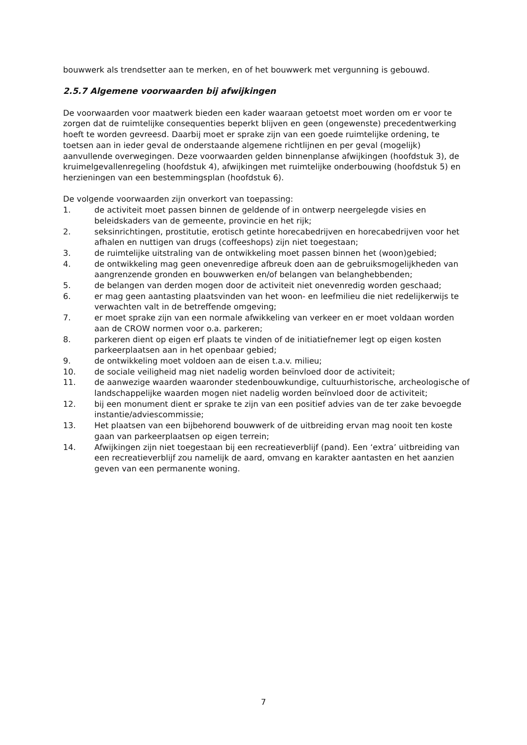bouwwerk als trendsetter aan te merken, en of het bouwwerk met vergunning is gebouwd.
2.5.7 Algemene voorwaarden bij afwijkingen
De voorwaarden voor maatwerk bieden een kader waaraan getoetst moet worden om er voor te zorgen dat de ruimtelijke consequenties beperkt blijven en geen (ongewenste) precedentwerking hoeft te worden gevreesd. Daarbij moet er sprake zijn van een goede ruimtelijke ordening, te toetsen aan in ieder geval de onderstaande algemene richtlijnen en per geval (mogelijk) aanvullende overwegingen. Deze voorwaarden gelden binnenplanse afwijkingen (hoofdstuk 3), de kruimelgevallenregeling (hoofdstuk 4), afwijkingen met ruimtelijke onderbouwing (hoofdstuk 5) en herzieningen van een bestemmingsplan (hoofdstuk 6).
De volgende voorwaarden zijn onverkort van toepassing:
1. de activiteit moet passen binnen de geldende of in ontwerp neergelegde visies en beleidskaders van de gemeente, provincie en het rijk;
2. seksinrichtingen, prostitutie, erotisch getinte horecabedrijven en horecabedrijven voor het afhalen en nuttigen van drugs (coffeeshops) zijn niet toegestaan;
3. de ruimtelijke uitstraling van de ontwikkeling moet passen binnen het (woon)gebied;
4. de ontwikkeling mag geen onevenredige afbreuk doen aan de gebruiksmogelijkheden van aangrenzende gronden en bouwwerken en/of belangen van belanghebbenden;
5. de belangen van derden mogen door de activiteit niet onevenredig worden geschaad;
6. er mag geen aantasting plaatsvinden van het woon- en leefmilieu die niet redelijkerwijs te verwachten valt in de betreffende omgeving;
7. er moet sprake zijn van een normale afwikkeling van verkeer en er moet voldaan worden aan de CROW normen voor o.a. parkeren;
8. parkeren dient op eigen erf plaats te vinden of de initiatiefnemer legt op eigen kosten parkeerplaatsen aan in het openbaar gebied;
9. de ontwikkeling moet voldoen aan de eisen t.a.v. milieu;
10. de sociale veiligheid mag niet nadelig worden beïnvloed door de activiteit;
11. de aanwezige waarden waaronder stedenbouwkundige, cultuurhistorische, archeologische of landschappelijke waarden mogen niet nadelig worden beïnvloed door de activiteit;
12. bij een monument dient er sprake te zijn van een positief advies van de ter zake bevoegde instantie/adviescommissie;
13. Het plaatsen van een bijbehorend bouwwerk of de uitbreiding ervan mag nooit ten koste gaan van parkeerplaatsen op eigen terrein;
14. Afwijkingen zijn niet toegestaan bij een recreatieverblijf (pand). Een ‘extra’ uitbreiding van een recreatieverblijf zou namelijk de aard, omvang en karakter aantasten en het aanzien geven van een permanente woning.
7